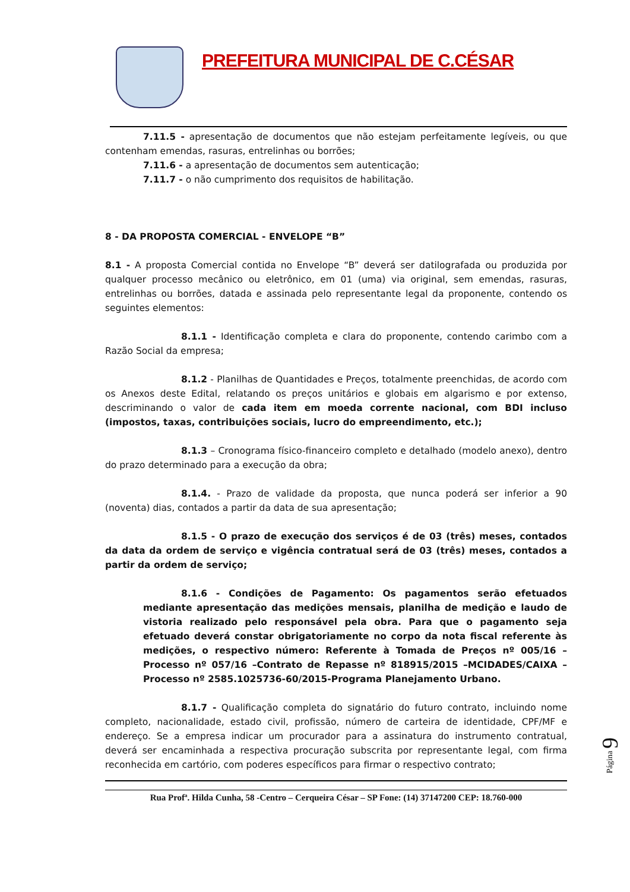PREFEITURA MUNICIPAL DE C.CÉSAR
7.11.5 - apresentação de documentos que não estejam perfeitamente legíveis, ou que contenham emendas, rasuras, entrelinhas ou borrões;
7.11.6 - a apresentação de documentos sem autenticação;
7.11.7 - o não cumprimento dos requisitos de habilitação.
8 - DA PROPOSTA COMERCIAL - ENVELOPE “B”
8.1 - A proposta Comercial contida no Envelope “B” deverá ser datilografada ou produzida por qualquer processo mecânico ou eletrônico, em 01 (uma) via original, sem emendas, rasuras, entrelinhas ou borrões, datada e assinada pelo representante legal da proponente, contendo os seguintes elementos:
8.1.1 - Identificação completa e clara do proponente, contendo carimbo com a Razão Social da empresa;
8.1.2 - Planilhas de Quantidades e Preços, totalmente preenchidas, de acordo com os Anexos deste Edital, relatando os preços unitários e globais em algarismo e por extenso, descriminando o valor de cada item em moeda corrente nacional, com BDI incluso (impostos, taxas, contribuições sociais, lucro do empreendimento, etc.);
8.1.3 – Cronograma físico-financeiro completo e detalhado (modelo anexo), dentro do prazo determinado para a execução da obra;
8.1.4. - Prazo de validade da proposta, que nunca poderá ser inferior a 90 (noventa) dias, contados a partir da data de sua apresentação;
8.1.5 - O prazo de execução dos serviços é de 03 (três) meses, contados da data da ordem de serviço e vigência contratual será de 03 (três) meses, contados a partir da ordem de serviço;
8.1.6 - Condições de Pagamento: Os pagamentos serão efetuados mediante apresentação das medições mensais, planilha de medição e laudo de vistoria realizado pelo responsável pela obra. Para que o pagamento seja efetuado deverá constar obrigatoriamente no corpo da nota fiscal referente às medições, o respectivo número: Referente à Tomada de Preços nº 005/16 –Processo nº 057/16 –Contrato de Repasse nº 818915/2015 –MCIDADES/CAIXA – Processo nº 2585.1025736-60/2015-Programa Planejamento Urbano.
8.1.7 - Qualificação completa do signatário do futuro contrato, incluindo nome completo, nacionalidade, estado civil, profissão, número de carteira de identidade, CPF/MF e endereço. Se a empresa indicar um procurador para a assinatura do instrumento contratual, deverá ser encaminhada a respectiva procuração subscrita por representante legal, com firma reconhecida em cartório, com poderes específicos para firmar o respectivo contrato;
Rua Profª. Hilda Cunha, 58 -Centro – Cerqueira César – SP Fone: (14) 37147200 CEP: 18.760-000
Página 9